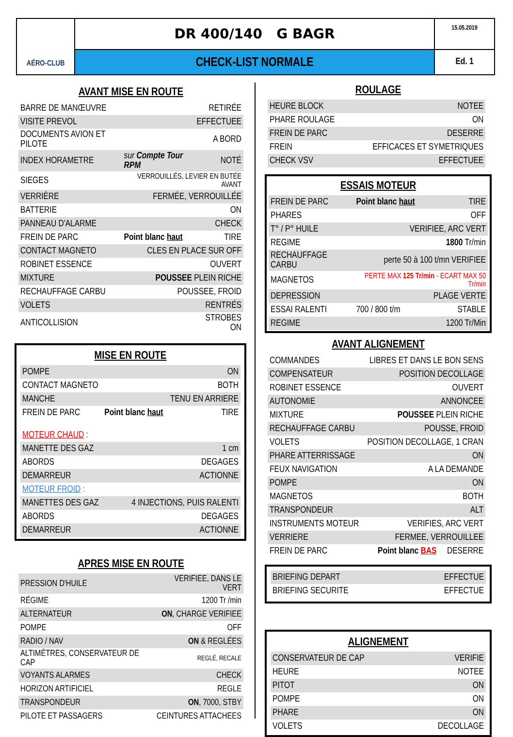AÉRO-CLUB
DR 400/140 G BAGR
15.05.2019
CHECK-LIST NORMALE
Ed. 1
AVANT MISE EN ROUTE
| BARRE DE MANŒUVRE | | RETIRÉE |
| VISITE PREVOL | | EFFECTUEE |
| DOCUMENTS AVION ET PILOTE | | A BORD |
| INDEX HORAMETRE | sur Compte Tour RPM | NOTÉ |
| SIEGES | VERROUILLÉS, LEVIER EN BUTÉE AVANT | |
| VERRIÈRE | FERMÉE, VERROUILLÉE | |
| BATTERIE | | ON |
| PANNEAU D'ALARME | | CHECK |
| FREIN DE PARC | Point blanc haut | TIRE |
| CONTACT MAGNETO | CLES EN PLACE SUR OFF | |
| ROBINET ESSENCE | | OUVERT |
| MIXTURE | POUSSEE PLEIN RICHE | |
| RECHAUFFAGE CARBU | POUSSEE, FROID | |
| VOLETS | | RENTRÉS |
| ANTICOLLISION | | STROBES ON |
MISE EN ROUTE
| POMPE | | ON |
| CONTACT MAGNETO | | BOTH |
| MANCHE | | TENU EN ARRIERE |
| FREIN DE PARC | Point blanc haut | TIRE |
| MOTEUR CHAUD : | | |
| MANETTE DES GAZ | | 1 cm |
| ABORDS | | DEGAGES |
| DEMARREUR | | ACTIONNE |
| MOTEUR FROID : | | |
| MANETTES DES GAZ | 4 INJECTIONS, PUIS RALENTI | |
| ABORDS | | DEGAGES |
| DEMARREUR | | ACTIONNE |
APRES MISE EN ROUTE
| PRESSION D'HUILE | VERIFIEE, DANS LE VERT |
| RÉGIME | 1200 Tr /min |
| ALTERNATEUR | ON , CHARGE VERIFIEE |
| POMPE | OFF |
| RADIO / NAV | ON & REGLÉES |
| ALTIMÈTRES, CONSERVATEUR DE CAP | REGLÉ, RECALE |
| VOYANTS ALARMES | CHECK |
| HORIZON ARTIFICIEL | REGLE |
| TRANSPONDEUR | ON , 7000, STBY |
| PILOTE ET PASSAGERS | CEINTURES ATTACHEES |
ROULAGE
| HEURE BLOCK | NOTEE |
| PHARE ROULAGE | ON |
| FREIN DE PARC | DESERRE |
| FREIN | EFFICACES ET SYMETRIQUES |
| CHECK VSV | EFFECTUEE |
ESSAIS MOTEUR
| FREIN DE PARC | Point blanc haut | TIRE |
| PHARES | | OFF |
| T° / P° HUILE | VERIFIEE, ARC VERT | |
| REGIME | | 1800 Tr/min |
| RECHAUFFAGE CARBU | perte 50 à 100 t/mn VERIFIEE | |
| MAGNETOS | PERTE MAX 125 Tr/min - ECART MAX 50 Tr/min | |
| DEPRESSION | PLAGE VERTE | |
| ESSAI RALENTI | 700 / 800 t/m | STABLE |
| REGIME | | 1200 Tr/Min |
AVANT ALIGNEMENT
| COMMANDES | LIBRES ET DANS LE BON SENS |
| COMPENSATEUR | POSITION DECOLLAGE |
| ROBINET ESSENCE | OUVERT |
| AUTONOMIE | ANNONCEE |
| MIXTURE | POUSSEE PLEIN RICHE |
| RECHAUFFAGE CARBU | POUSSE, FROID |
| VOLETS | POSITION DECOLLAGE, 1 CRAN |
| PHARE ATTERRISSAGE | ON |
| FEUX NAVIGATION | A LA DEMANDE |
| POMPE | ON |
| MAGNETOS | BOTH |
| TRANSPONDEUR | ALT |
| INSTRUMENTS MOTEUR | VERIFIES, ARC VERT |
| VERRIERE | FERMEE, VERROUILLEE |
| FREIN DE PARC | Point blanc BAS DESERRE |
| BRIEFING DEPART | EFFECTUE |
| BRIEFING SECURITE | EFFECTUE |
ALIGNEMENT
| CONSERVATEUR DE CAP | VERIFIE |
| HEURE | NOTEE |
| PITOT | ON |
| POMPE | ON |
| PHARE | ON |
| VOLETS | DECOLLAGE |